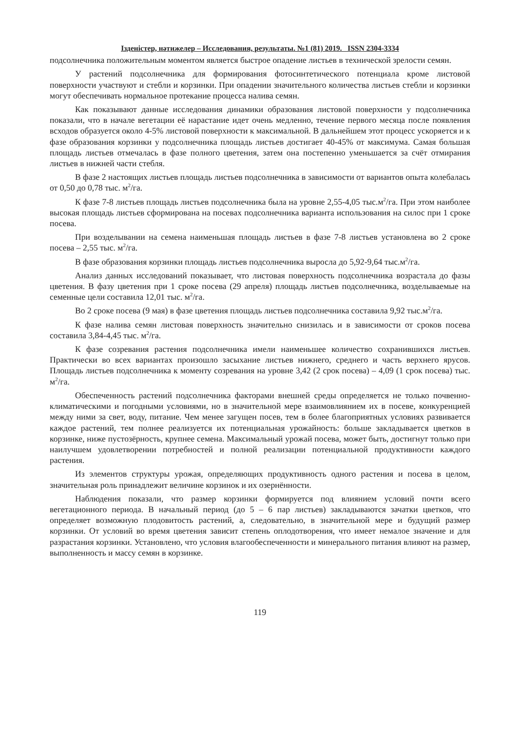Ізденістер, нәтижелер – Исследования, результаты. №1 (81) 2019. ISSN 2304-3334
подсолнечника положительным моментом является быстрое опадение листьев в технической зрелости семян.
У растений подсолнечника для формирования фотосинтетического потенциала кроме листовой поверхности участвуют и стебли и корзинки. При опадении значительного количества листьев стебли и корзинки могут обеспечивать нормальное протекание процесса налива семян.
Как показывают данные исследования динамики образования листовой поверхности у подсолнечника показали, что в начале вегетации её нарастание идет очень медленно, течение первого месяца после появления всходов образуется около 4-5% листовой поверхности к максимальной. В дальнейшем этот процесс ускоряется и к фазе образования корзинки у подсолнечника площадь листьев достигает 40-45% от максимума. Самая большая площадь листьев отмечалась в фазе полного цветения, затем она постепенно уменьшается за счёт отмирания листьев в нижней части стебля.
В фазе 2 настоящих листьев площадь листьев подсолнечника в зависимости от вариантов опыта колебалась от 0,50 до 0,78 тыс. м<sup>2</sup>/га.
К фазе 7-8 листьев площадь листьев подсолнечника была на уровне 2,55-4,05 тыс.м<sup>2</sup>/га. При этом наиболее высокая площадь листьев сформирована на посевах подсолнечника варианта использования на силос при 1 сроке посева.
При возделывании на семена наименьшая площадь листьев в фазе 7-8 листьев установлена во 2 сроке посева – 2,55 тыс. м<sup>2</sup>/га.
В фазе образования корзинки площадь листьев подсолнечника выросла до 5,92-9,64 тыс.м<sup>2</sup>/га.
Анализ данных исследований показывает, что листовая поверхность подсолнечника возрастала до фазы цветения. В фазу цветения при 1 сроке посева (29 апреля) площадь листьев подсолнечника, возделываемые на семенные цели составила 12,01 тыс. м<sup>2</sup>/га.
Во 2 сроке посева (9 мая) в фазе цветения площадь листьев подсолнечника составила 9,92 тыс.м<sup>2</sup>/га.
К фазе налива семян листовая поверхность значительно снизилась и в зависимости от сроков посева составила 3,84-4,45 тыс. м<sup>2</sup>/га.
К фазе созревания растения подсолнечника имели наименьшее количество сохранившихся листьев. Практически во всех вариантах произошло засыхание листьев нижнего, среднего и часть верхнего ярусов. Площадь листьев подсолнечника к моменту созревания на уровне 3,42 (2 срок посева) – 4,09 (1 срок посева) тыс. м<sup>2</sup>/га.
Обеспеченность растений подсолнечника факторами внешней среды определяется не только почвенно-климатическими и погодными условиями, но в значительной мере взаимовлиянием их в посеве, конкуренцией между ними за свет, воду, питание. Чем менее загущен посев, тем в более благоприятных условиях развивается каждое растений, тем полнее реализуется их потенциальная урожайность: больше закладывается цветков в корзинке, ниже пустозёрность, крупнее семена. Максимальный урожай посева, может быть, достигнут только при наилучшем удовлетворении потребностей и полной реализации потенциальной продуктивности каждого растения.
Из элементов структуры урожая, определяющих продуктивность одного растения и посева в целом, значительная роль принадлежит величине корзинок и их озернённости.
Наблюдения показали, что размер корзинки формируется под влиянием условий почти всего вегетационного периода. В начальный период (до 5 – 6 пар листьев) закладываются зачатки цветков, что определяет возможную плодовитость растений, а, следовательно, в значительной мере и будущий размер корзинки. От условий во время цветения зависит степень оплодотворения, что имеет немалое значение и для разрастания корзинки. Установлено, что условия влагообеспеченности и минерального питания влияют на размер, выполненность и массу семян в корзинке.
119